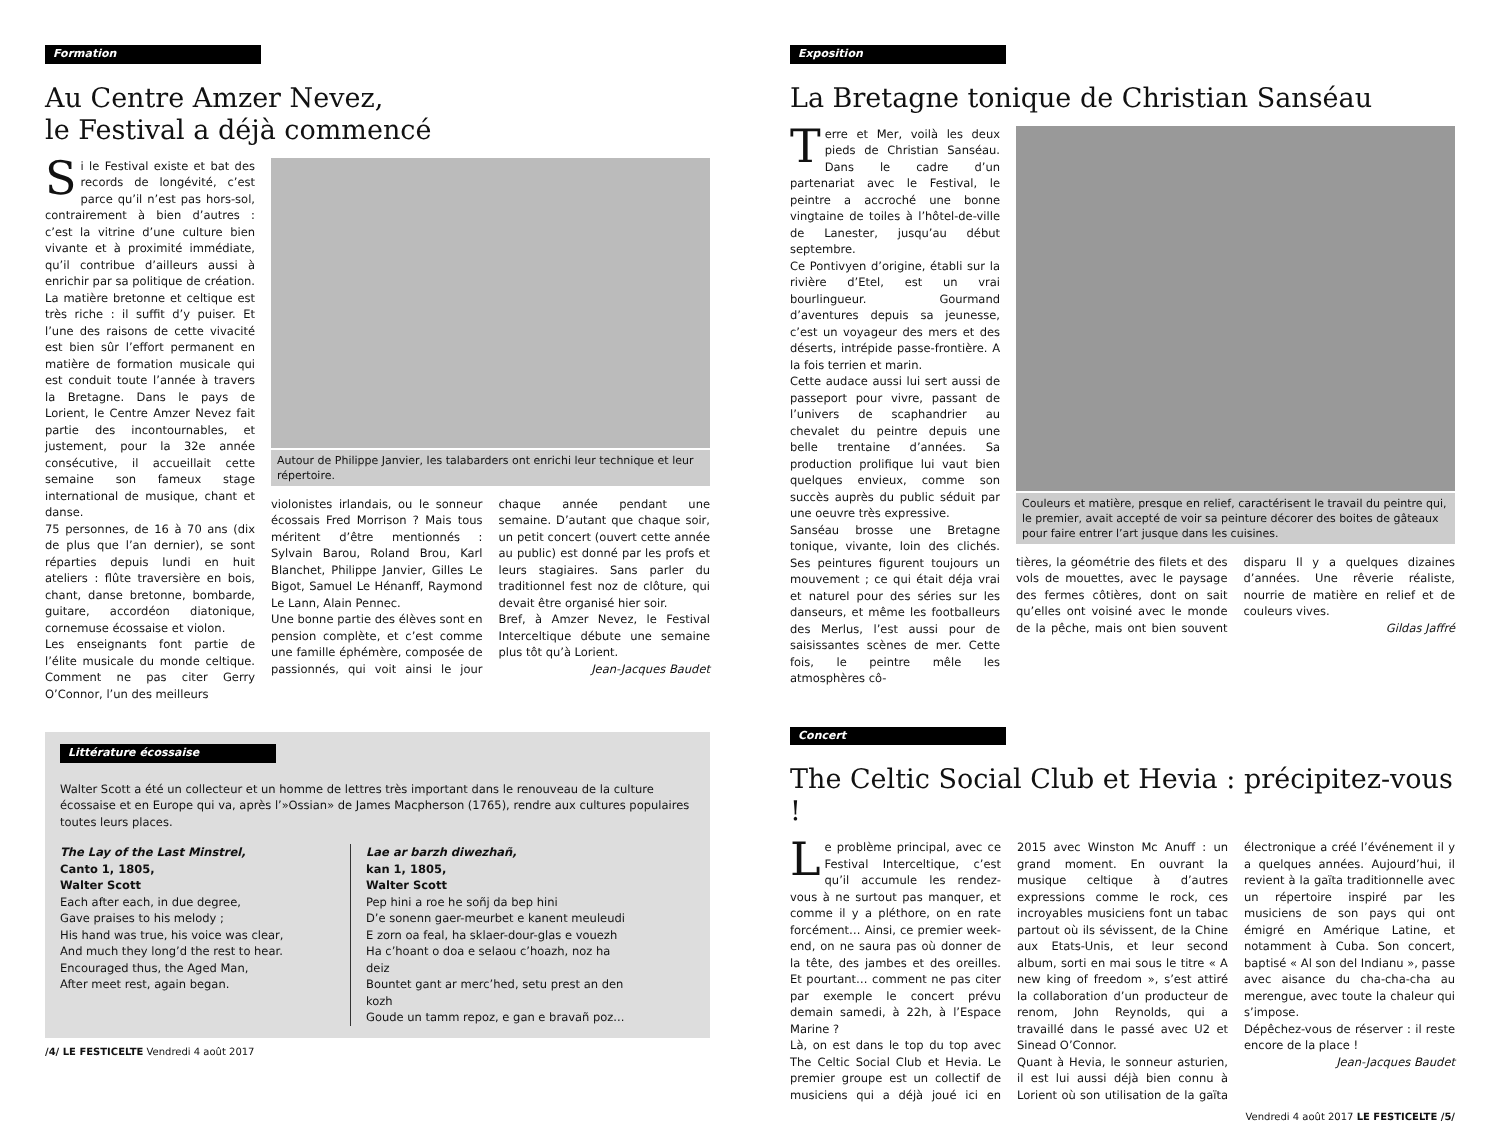Formation
Au Centre Amzer Nevez,
le Festival a déjà commencé
Si le Festival existe et bat des records de longévité, c’est parce qu’il n’est pas hors-sol, contrairement à bien d’autres : c’est la vitrine d’une culture bien vivante et à proximité immédiate, qu’il contribue d’ailleurs aussi à enrichir par sa politique de création. La matière bretonne et celtique est très riche : il suffit d’y puiser. Et l’une des raisons de cette vivacité est bien sûr l’effort permanent en matière de formation musicale qui est conduit toute l’année à travers la Bretagne. Dans le pays de Lorient, le Centre Amzer Nevez fait partie des incontournables, et justement, pour la 32e année consécutive, il accueillait cette semaine son fameux stage international de musique, chant et danse.
75 personnes, de 16 à 70 ans (dix de plus que l’an dernier), se sont réparties depuis lundi en huit ateliers : flûte traversière en bois, chant, danse bretonne, bombarde, guitare, accordéon diatonique, cornemuse écossaise et violon.
Les enseignants font partie de l’élite musicale du monde celtique. Comment ne pas citer Gerry O’Connor, l’un des meilleurs
Autour de Philippe Janvier, les talabarders ont enrichi leur technique et leur répertoire.
violonistes irlandais, ou le sonneur écossais Fred Morrison ? Mais tous méritent d’être mentionnés : Sylvain Barou, Roland Brou, Karl Blanchet, Philippe Janvier, Gilles Le Bigot, Samuel Le Hénanff, Raymond Le Lann, Alain Pennec.
Une bonne partie des élèves sont en pension complète, et c’est comme une famille éphémère, composée de passionnés, qui voit ainsi le jour chaque année pendant une semaine. D’autant que chaque soir, un petit concert (ouvert cette année au public) est donné par les profs et leurs stagiaires. Sans parler du traditionnel fest noz de clôture, qui devait être organisé hier soir.
Bref, à Amzer Nevez, le Festival Interceltique débute une semaine plus tôt qu’à Lorient.
Jean-Jacques Baudet
Littérature écossaise
Walter Scott a été un collecteur et un homme de lettres très important dans le renouveau de la culture écossaise et en Europe qui va, après l’»Ossian» de James Macpherson (1765), rendre aux cultures populaires toutes leurs places.
The Lay of the Last Minstrel,
Canto 1, 1805,
Walter Scott
Each after each, in due degree,
Gave praises to his melody ;
His hand was true, his voice was clear,
And much they long’d the rest to hear.
Encouraged thus, the Aged Man,
After meet rest, again began.
Lae ar barzh diwezhañ,
kan 1, 1805,
Walter Scott
Pep hini a roe he soñj da bep hini
D’e sonenn gaer-meurbet e kanent meuleudi
E zorn oa feal, ha sklaer-dour-glas e vouezh
Ha c’hoant o doa e selaou c’hoazh, noz ha deiz
Bountet gant ar merc’hed, setu prest an den kozh
Goude un tamm repoz, e gan e bravañ poz...
/4/ LE FESTICELTE Vendredi 4 août 2017
Exposition
La Bretagne tonique de Christian Sanséau
Terre et Mer, voilà les deux pieds de Christian Sanséau. Dans le cadre d’un partenariat avec le Festival, le peintre a accroché une bonne vingtaine de toiles à l’hôtel-de-ville de Lanester, jusqu’au début septembre.
Ce Pontivyen d’origine, établi sur la rivière d’Etel, est un vrai bourlingueur. Gourmand d’aventures depuis sa jeunesse, c’est un voyageur des mers et des déserts, intrépide passe-frontière. A la fois terrien et marin.
Cette audace aussi lui sert aussi de passeport pour vivre, passant de l’univers de scaphandrier au chevalet du peintre depuis une belle trentaine d’années. Sa production prolifique lui vaut bien quelques envieux, comme son succès auprès du public séduit par une oeuvre très expressive.
Sanséau brosse une Bretagne tonique, vivante, loin des clichés. Ses peintures figurent toujours un mouvement ; ce qui était déja vrai et naturel pour des séries sur les danseurs, et même les footballeurs des Merlus, l’est aussi pour de saisissantes scènes de mer. Cette fois, le peintre mêle les atmosphères cô-
Couleurs et matière, presque en relief, caractérisent le travail du peintre qui, le premier, avait accepté de voir sa peinture décorer des boites de gâteaux pour faire entrer l’art jusque dans les cuisines.
tières, la géométrie des filets et des vols de mouettes, avec le paysage des fermes côtières, dont on sait qu’elles ont voisiné avec le monde de la pêche, mais ont bien souvent disparu Il y a quelques dizaines d’années. Une rêverie réaliste, nourrie de matière en relief et de couleurs vives.
Gildas Jaffré
Concert
The Celtic Social Club et Hevia : précipitez-vous !
Le problème principal, avec ce Festival Interceltique, c’est qu’il accumule les rendez-vous à ne surtout pas manquer, et comme il y a pléthore, on en rate forcément… Ainsi, ce premier week-end, on ne saura pas où donner de la tête, des jambes et des oreilles. Et pourtant… comment ne pas citer par exemple le concert prévu demain samedi, à 22h, à l’Espace Marine ?
Là, on est dans le top du top avec The Celtic Social Club et Hevia. Le premier groupe est un collectif de musiciens qui a déjà joué ici en 2015 avec Winston Mc Anuff : un grand moment. En ouvrant la musique celtique à d’autres expressions comme le rock, ces incroyables musiciens font un tabac partout où ils sévissent, de la Chine aux Etats-Unis, et leur second album, sorti en mai sous le titre « A new king of freedom », s’est attiré la collaboration d’un producteur de renom, John Reynolds, qui a travaillé dans le passé avec U2 et Sinead O’Connor.
Quant à Hevia, le sonneur asturien, il est lui aussi déjà bien connu à Lorient où son utilisation de la gaïta électronique a créé l’événement il y a quelques années. Aujourd’hui, il revient à la gaïta traditionnelle avec un répertoire inspiré par les musiciens de son pays qui ont émigré en Amérique Latine, et notamment à Cuba. Son concert, baptisé « Al son del Indianu », passe avec aisance du cha-cha-cha au merengue, avec toute la chaleur qui s’impose.
Dépêchez-vous de réserver : il reste encore de la place !
Jean-Jacques Baudet
Vendredi 4 août 2017 LE FESTICELTE /5/